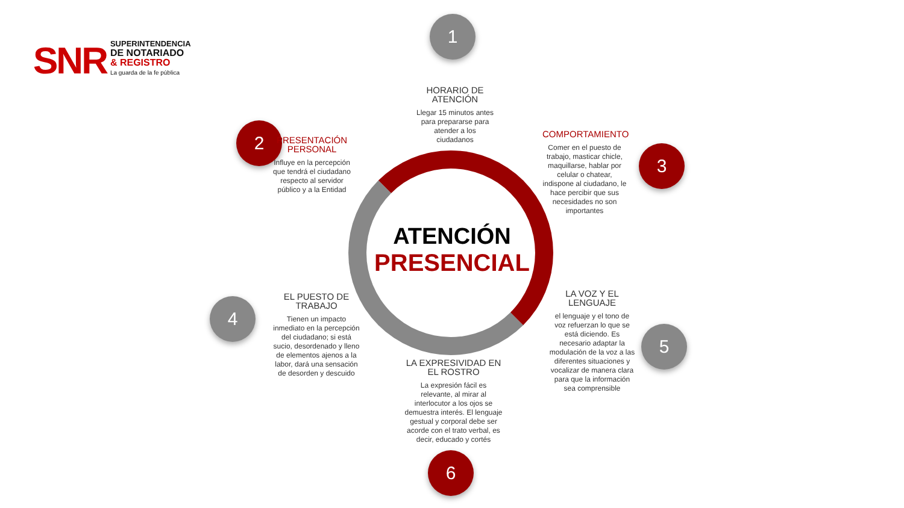SNR
SUPERINTENDENCIA
DE NOTARIADO
& REGISTRO
La guarda de la fe pública
1
HORARIO DE ATENCIÓN
Llegar 15 minutos antes para prepararse para atender a los ciudadanos
2
PRESENTACIÓN PERSONAL
Influye en la percepción que tendrá el ciudadano respecto al servidor público y a la Entidad
3
COMPORTAMIENTO
Comer en el puesto de trabajo, masticar chicle, maquillarse, hablar por celular o chatear, indispone al ciudadano, le hace percibir que sus necesidades no son importantes
ATENCIÓN
PRESENCIAL
4
EL PUESTO DE TRABAJO
Tienen un impacto inmediato en la percepción del ciudadano; si está sucio, desordenado y lleno de elementos ajenos a la labor, dará una sensación de desorden y descuido
5
LA VOZ Y EL LENGUAJE
el lenguaje y el tono de voz refuerzan lo que se está diciendo. Es necesario adaptar la modulación de la voz a las diferentes situaciones y vocalizar de manera clara para que la información sea comprensible
LA EXPRESIVIDAD EN EL ROSTRO
La expresión fácil es relevante, al mirar al interlocutor a los ojos se demuestra interés. El lenguaje gestual y corporal debe ser acorde con el trato verbal, es decir, educado y cortés
6